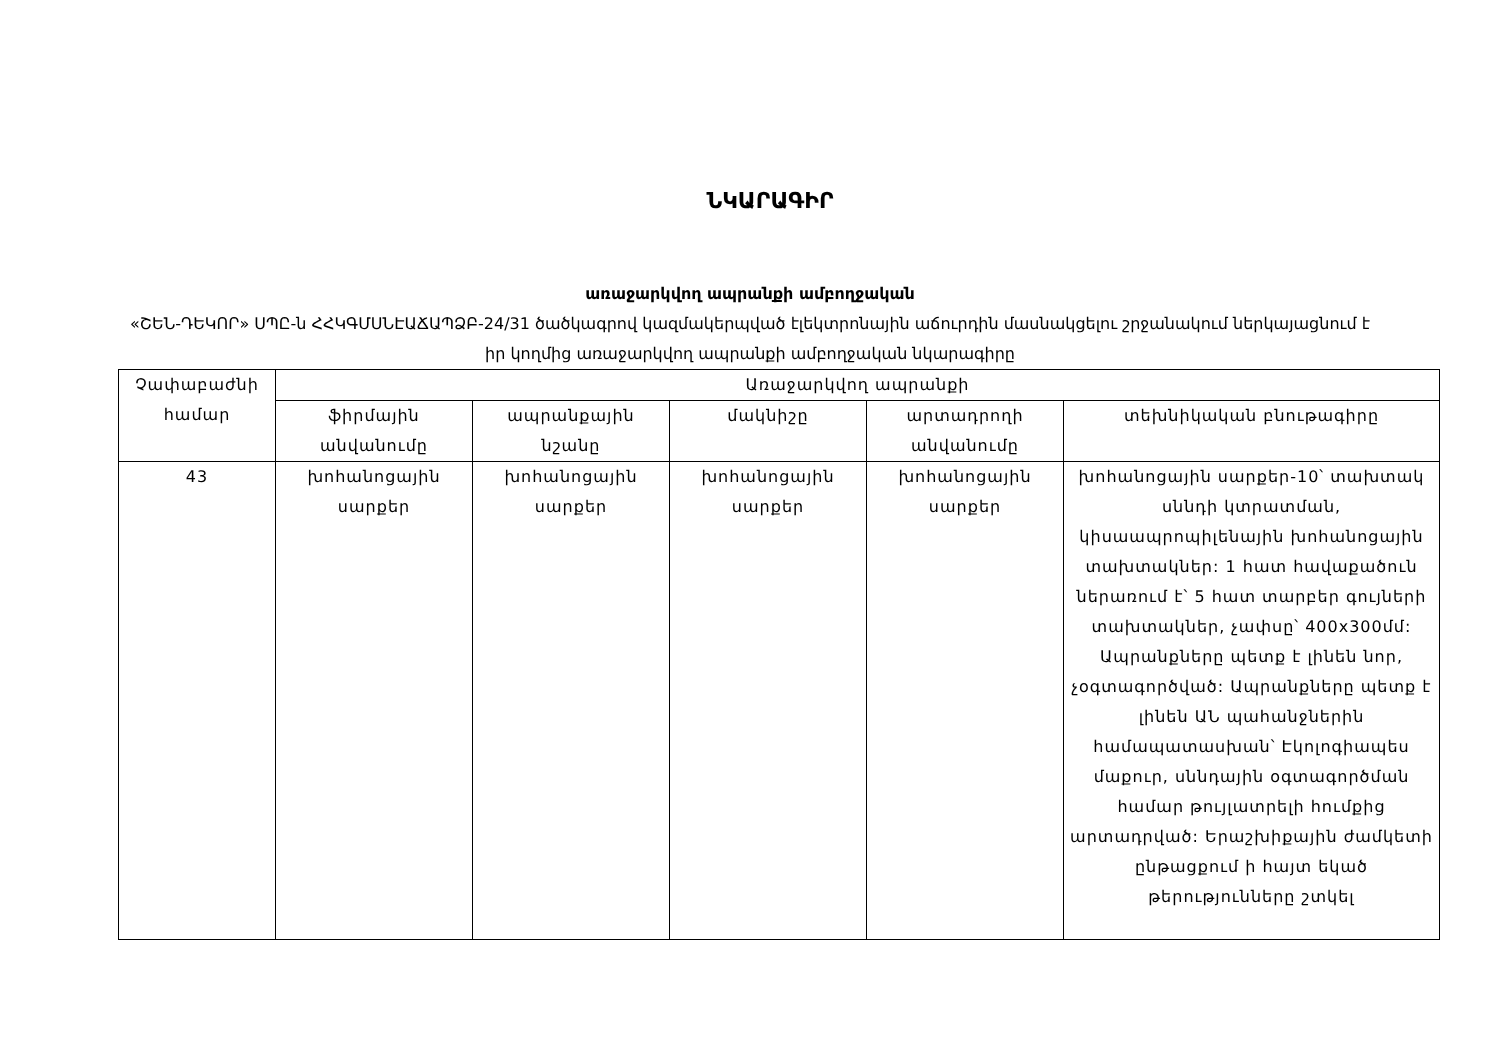ՆԿԱՐԱԳԻՐ
առաջարկվող ապրանքի ամբողջական
«ՇԵՆ-ԴԵԿՈՐ» ՍՊԸ-ն ՀՀԿԳՄՍՆԷԱՃԱՊՁԲ-24/31 ծածկագրով կազմակերպված էլեկտրոնային աճուրդին մասնակցելու շրջանակում ներկայացնում է իր կողմից առաջարկվող ապրանքի ամբողջական նկարագիրը
| Չափաբաժնի համար | Առաջարկվող ապրանքի | | | | |
| --- | --- | --- | --- | --- | --- |
| | ֆիրմային անվանումը | ապրանքային նշանը | մակնիշը | արտադրողի անվանումը | տեխնիկական բնութագիրը |
| 43 | խոհանոցային սարքեր | խոհանոցային սարքեր | խոհանոցային սարքեր | խոհանոցային սարքեր | խոհանոցային սարքեր-10՝ տախտակ սննդի կտրատման, կիսաապրոպիլենային խոհանոցային տախտակներ: 1 հատ հավաքածուն ներառում է՝ 5 հատ տարբեր գույների տախտակներ, չափսը՝ 400x300մմ: Ապրանքները պետք է լինեն նոր, չօգտագործված: Ապրանքները պետք է լինեն ԱՆ պահանջներին համապատասխան՝ Էկոլոգիապես մաքուր, սննդային օգտագործման համար թույլատրելի հումքից արտադրված: Երաշխիքային ժամկետի ընթացքում ի հայտ եկած թերությունները շտկել |